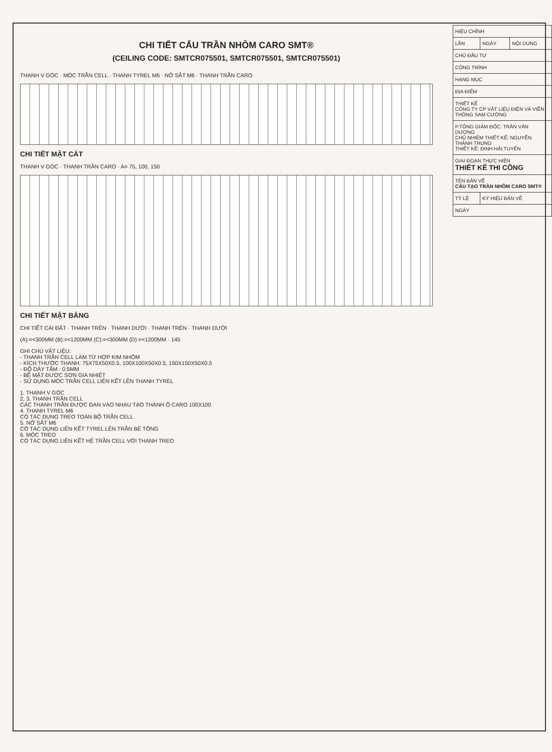CHI TIẾT CẤU TRẦN NHÔM CARO SMT®
(CEILING CODE: SMTCR075501, SMTCR075501, SMTCR075501)
THANH V GÓC · MÓC TRẦN CELL · THANH TYREL M6 · NỞ SẮT M6 · THANH TRẦN CARO
CHI TIẾT MẶT CẮT
THANH V GÓC · THANH TRẦN CARO · A= 75, 100, 150
CHI TIẾT MẶT BẰNG
CHI TIẾT CÀI ĐẶT · THANH TRÊN · THANH DƯỚI · THANH TRÊN · THANH DƯỚI
(A):=<300MM (B):=<1200MM (C):=<300MM (D):=<1200MM · 145
GHI CHÚ VẬT LIỆU:
- THANH TRẦN CELL LÀM TỪ HỢP KIM NHÔM
- KÍCH THƯỚC THANH: 75X75X50X0.5, 100X100X50X0.5, 150X150X50X0.5
- ĐỘ DÀY TẤM : 0.5MM
- BỀ MẶT ĐƯỢC SƠN GIA NHIỆT
- SỬ DỤNG MÓC TRẦN CELL LIÊN KẾT LÊN THANH TYREL
1. THANH V GÓC
2, 3. THANH TRẦN CELL
CÁC THANH TRẦN ĐƯỢC ĐAN VÀO NHAU TẠO THÀNH Ô CARO 100X100
4. THANH TYREL M6
CÓ TÁC DỤNG TREO TOÀN BỘ TRẦN CELL
5. NỞ SẮT M6
CÓ TÁC DỤNG LIÊN KẾT TYREL LÊN TRẦN BÊ TÔNG
6. MÓC TREO
CÓ TÁC DỤNG LIÊN KẾT HỆ TRẦN CELL VỚI THANH TREO
| HIỆU CHỈNH | | |
| LẦN | NGÀY | NỘI DUNG |
| CHỦ ĐẦU TƯ | | |
| CÔNG TRÌNH | | |
| HẠNG MỤC | | |
| ĐỊA ĐIỂM | | |
| THIẾT KẾ CÔNG TY CP VẬT LIỆU ĐIỆN VÀ VIỄN THÔNG SAM CƯỜNG | | |
| P.TỔNG GIÁM ĐỐC: TRẦN VĂN DƯƠNG CHỦ NHIỆM THIẾT KẾ: NGUYỄN THÀNH TRUNG THIẾT KẾ: ĐINH HẢI TUYÊN | | |
| GIAI ĐOẠN THỰC HIỆN THIẾT KẾ THI CÔNG | | |
| TÊN BẢN VẼ CẤU TẠO TRẦN NHÔM CARO SMT® | | |
| TỶ LỆ | KÝ HIỆU BẢN VẼ | |
| NGÀY | | |